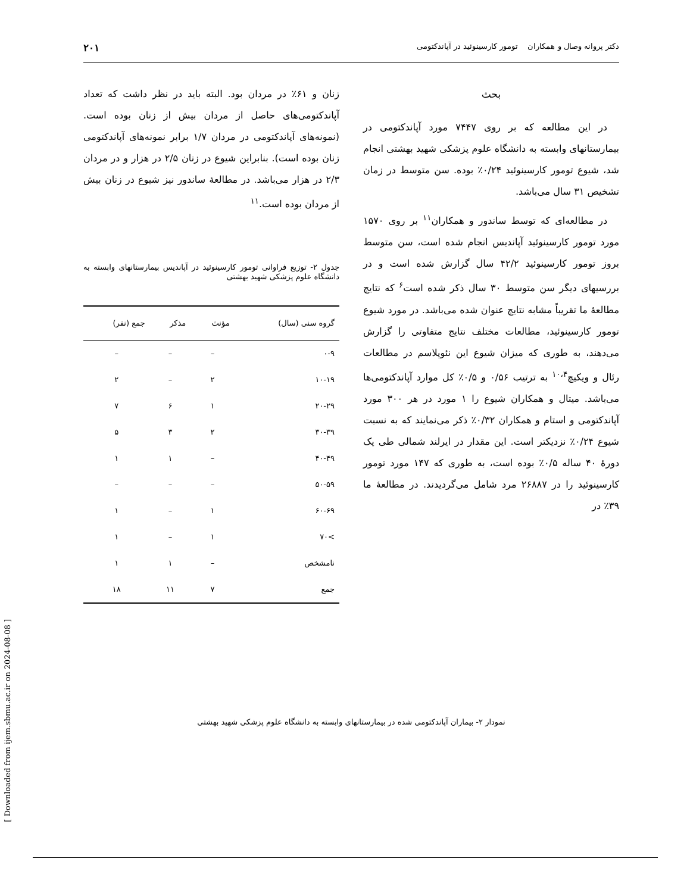دکتر پروانه وصال و همکاران تومور کارسینوئید در آپاندکتومی ۲۰۱
بحث
در این مطالعه که بر روی ۷۴۴۷ مورد آپاندکتومی در بیمارستانهای وابسته به دانشگاه علوم پزشکی شهید بهشتی انجام شد، شیوع تومور کارسینوئید ۰/۲۴٪ بوده. سن متوسط در زمان تشخیص ۳۱ سال می‌باشد.
در مطالعه‌ای که توسط ساندور و همکاران<sup>۱۱</sup> بر روی ۱۵۷۰ مورد تومور کارسینوئید آپاندیس انجام شده است، سن متوسط بروز تومور کارسینوئید ۴۲/۲ سال گزارش شده است و در بررسیهای دیگر سن متوسط ۳۰ سال ذکر شده است<sup>۶</sup> که نتایج مطالعهٔ ما تقریباً مشابه نتایج عنوان شده می‌باشد. در مورد شیوع تومور کارسینوئید، مطالعات مختلف نتایج متفاوتی را گزارش می‌دهند، به طوری که میزان شیوع این نئوپلاسم در مطالعات رئال و ویکیچ<sup>۱۰،۴</sup> به ترتیب ۰/۵۶ و ۰/۵٪ کل موارد آپاندکتومی‌ها می‌باشد. میتال و همکاران شیوع را ۱ مورد در هر ۳۰۰ مورد آپاندکتومی و استام و همکاران ۰/۳۲٪ ذکر می‌نمایند که به نسبت شیوع ۰/۲۴٪ نزدیکتر است. این مقدار در ایرلند شمالی طی یک دورهٔ ۴۰ ساله ۰/۵٪ بوده است، به طوری که ۱۴۷ مورد تومور کارسینوئید را در ۲۶۸۸۷ مرد شامل می‌گردیدند. در مطالعهٔ ما ۳۹٪ در
زنان و ۶۱٪ در مردان بود. البته باید در نظر داشت که تعداد آپاندکتومی‌های حاصل از مردان بیش از زنان بوده است. (نمونه‌های آپاندکتومی در مردان ۱/۷ برابر نمونه‌های آپاندکتومی زنان بوده است). بنابراین شیوع در زنان ۲/۵ در هزار و در مردان ۲/۳ در هزار می‌باشد. در مطالعهٔ ساندور نیز شیوع در زنان بیش از مردان بوده است.<sup>۱۱</sup>
جدول ۲- توزیع فراوانی تومور کارسینوئید در آپاندیس بیمارستانهای وابسته به دانشگاه علوم پزشکی شهید بهشتی
| گروه سنی (سال) | مؤنث | مذکر | جمع (نفر) |
| --- | --- | --- | --- |
| ۰-۹ | – | – | – |
| ۱۰-۱۹ | ۲ | – | ۲ |
| ۲۰-۲۹ | ۱ | ۶ | ۷ |
| ۳۰-۳۹ | ۲ | ۳ | ۵ |
| ۴۰-۴۹ | – | ۱ | ۱ |
| ۵۰-۵۹ | – | – | – |
| ۶۰-۶۹ | ۱ | – | ۱ |
| >۷۰ | ۱ | – | ۱ |
| نامشخص | – | ۱ | ۱ |
| جمع | ۷ | ۱۱ | ۱۸ |
نمودار ۲- بیماران آپاندکتومی شده در بیمارستانهای وابسته به دانشگاه علوم پزشکی شهید بهشتی
[ Downloaded from ijem.sbmu.ac.ir on 2024-08-08 ]